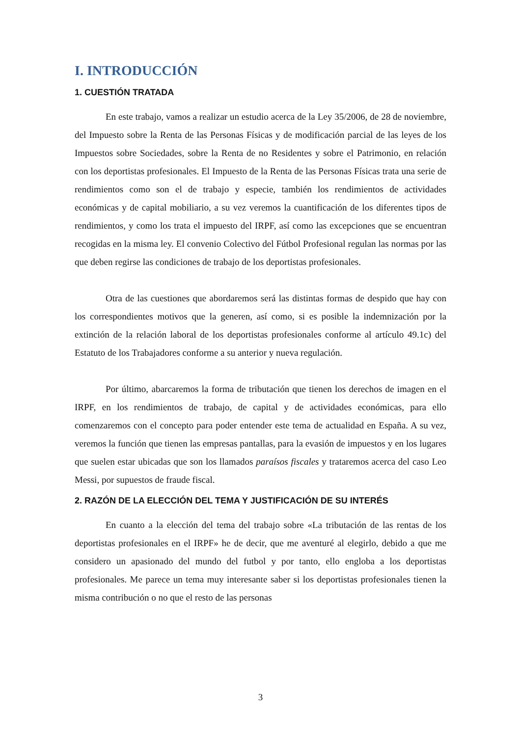I. INTRODUCCIÓN
1. CUESTIÓN TRATADA
En este trabajo, vamos a realizar un estudio acerca de la Ley 35/2006, de 28 de noviembre, del Impuesto sobre la Renta de las Personas Físicas y de modificación parcial de las leyes de los Impuestos sobre Sociedades, sobre la Renta de no Residentes y sobre el Patrimonio, en relación con los deportistas profesionales. El Impuesto de la Renta de las Personas Físicas trata una serie de rendimientos como son el de trabajo y especie, también los rendimientos de actividades económicas y de capital mobiliario, a su vez veremos la cuantificación de los diferentes tipos de rendimientos, y como los trata el impuesto del IRPF, así como las excepciones que se encuentran recogidas en la misma ley. El convenio Colectivo del Fútbol Profesional regulan las normas por las que deben regirse las condiciones de trabajo de los deportistas profesionales.
Otra de las cuestiones que abordaremos será las distintas formas de despido que hay con los correspondientes motivos que la generen, así como, si es posible la indemnización por la extinción de la relación laboral de los deportistas profesionales conforme al artículo 49.1c) del Estatuto de los Trabajadores conforme a su anterior y nueva regulación.
Por último, abarcaremos la forma de tributación que tienen los derechos de imagen en el IRPF, en los rendimientos de trabajo, de capital y de actividades económicas, para ello comenzaremos con el concepto para poder entender este tema de actualidad en España. A su vez, veremos la función que tienen las empresas pantallas, para la evasión de impuestos y en los lugares que suelen estar ubicadas que son los llamados paraísos fiscales y trataremos acerca del caso Leo Messi, por supuestos de fraude fiscal.
2. RAZÓN DE LA ELECCIÓN DEL TEMA Y JUSTIFICACIÓN DE SU INTERÉS
En cuanto a la elección del tema del trabajo sobre «La tributación de las rentas de los deportistas profesionales en el IRPF» he de decir, que me aventuré al elegirlo, debido a que me considero un apasionado del mundo del futbol y por tanto, ello engloba a los deportistas profesionales. Me parece un tema muy interesante saber si los deportistas profesionales tienen la misma contribución o no que el resto de las personas
3